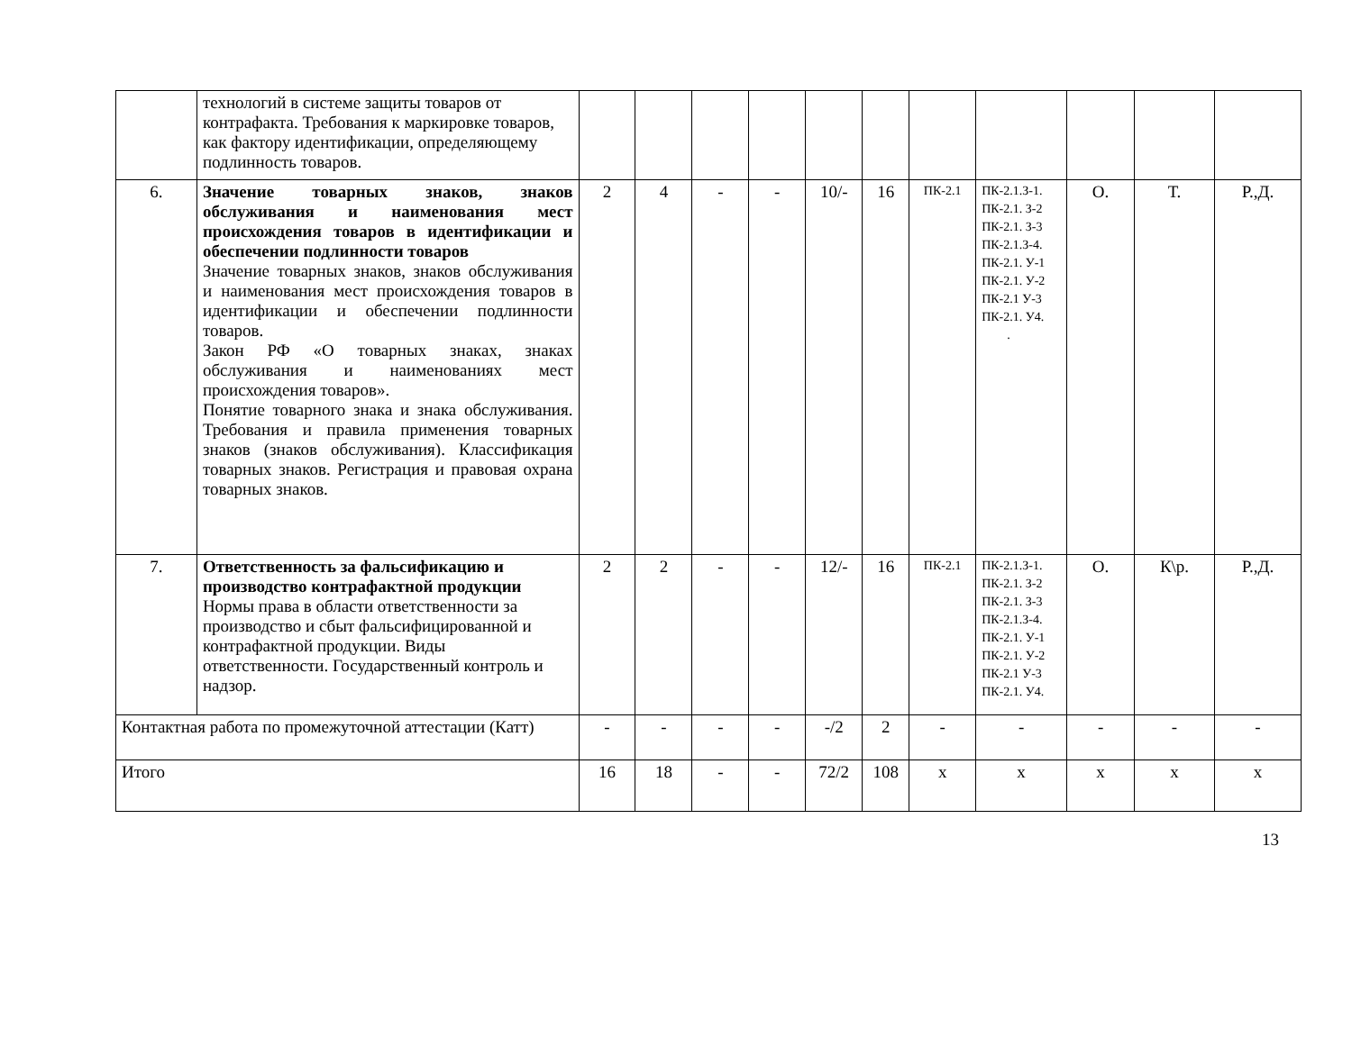| | технологий в системе защиты товаров от контрафакта. Требования к маркировке товаров, как фактору идентификации, определяющему подлинность товаров. | | | | | | | | | | | |
| 6. | Значение товарных знаков, знаков обслуживания и наименования мест происхождения товаров в идентификации и обеспечении подлинности товаров Значение товарных знаков, знаков обслуживания и наименования мест происхождения товаров в идентификации и обеспечении подлинности товаров. Закон РФ «О товарных знаках, знаках обслуживания и наименованиях мест происхождения товаров». Понятие товарного знака и знака обслуживания. Требования и правила применения товарных знаков (знаков обслуживания). Классификация товарных знаков. Регистрация и правовая охрана товарных знаков. | 2 | 4 | - | - | 10/- | 16 | ПК-2.1 | ПК-2.1.З-1. ПК-2.1. З-2 ПК-2.1. З-3 ПК-2.1.З-4. ПК-2.1. У-1 ПК-2.1. У-2 ПК-2.1 У-3 ПК-2.1. У4. . | О. | Т. | Р.,Д. |
| 7. | Ответственность за фальсификацию и производство контрафактной продукции Нормы права в области ответственности за производство и сбыт фальсифицированной и контрафактной продукции. Виды ответственности. Государственный контроль и надзор. | 2 | 2 | - | - | 12/- | 16 | ПК-2.1 | ПК-2.1.З-1. ПК-2.1. З-2 ПК-2.1. З-3 ПК-2.1.З-4. ПК-2.1. У-1 ПК-2.1. У-2 ПК-2.1 У-3 ПК-2.1. У4. | О. | К\р. | Р.,Д. |
| Контактная работа по промежуточной аттестации (Катт) | | - | - | - | - | -/2 | 2 | - | - | - | - | - |
| Итого | | 16 | 18 | - | - | 72/2 | 108 | х | х | х | х | х |
13